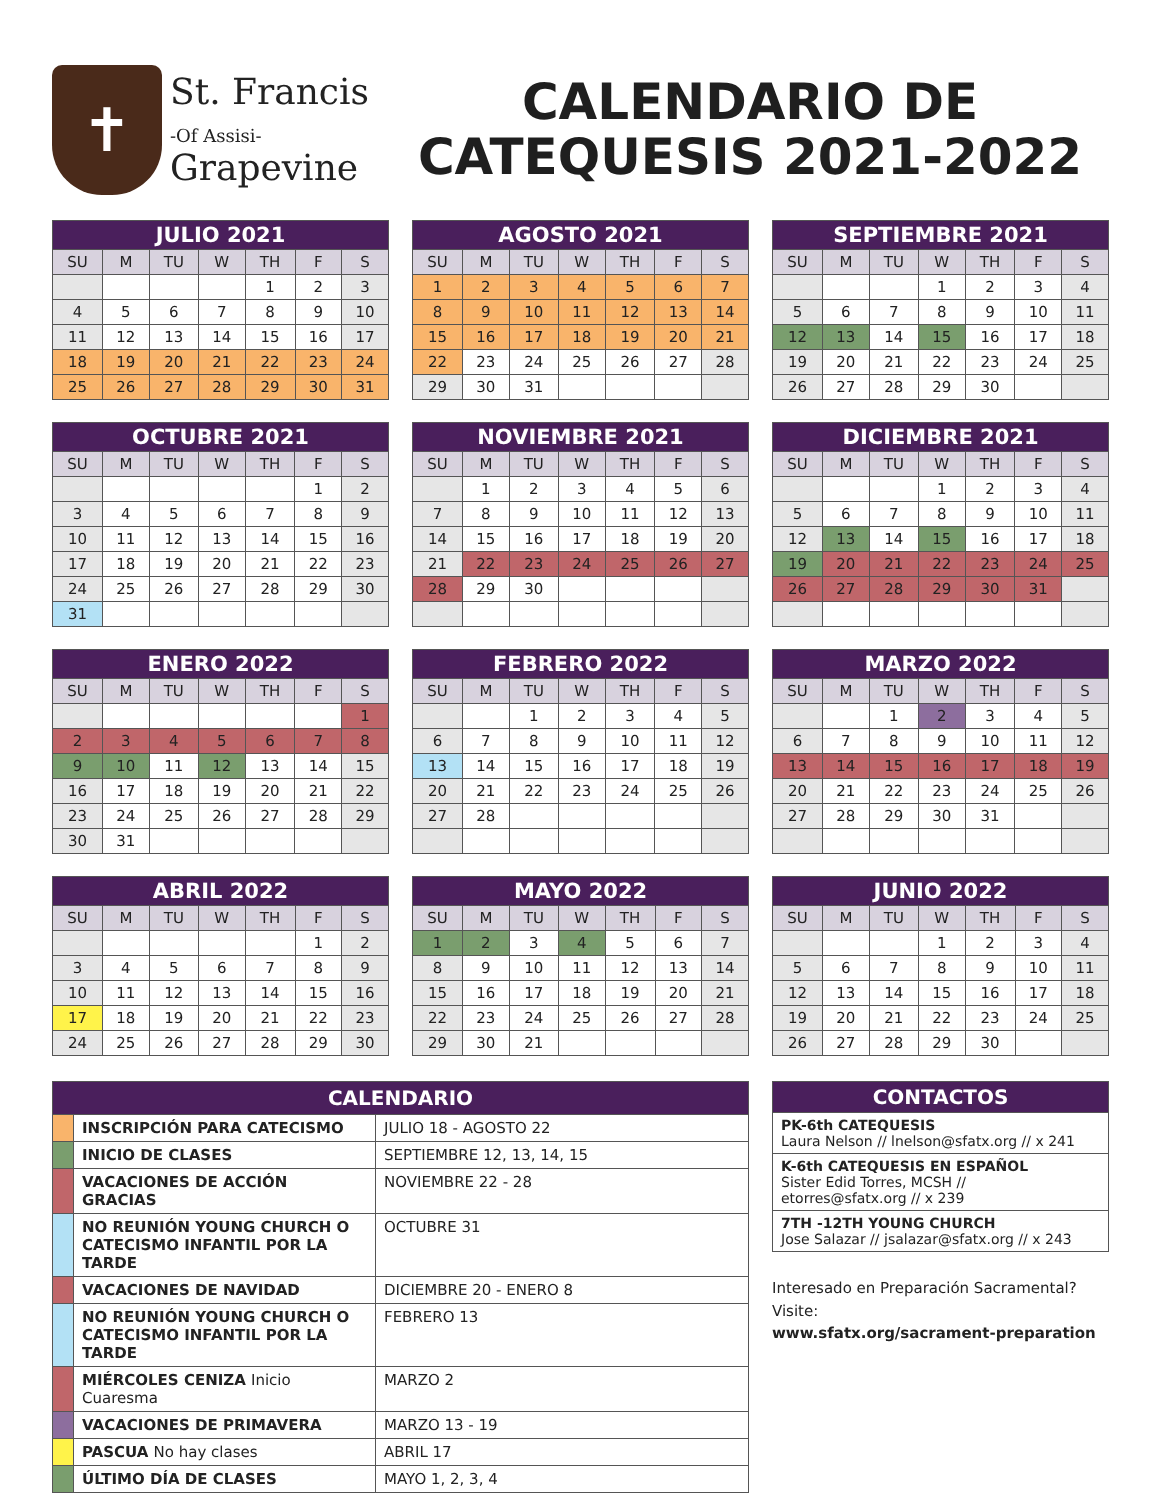✝
St. Francis
-Of Assisi-
Grapevine
CALENDARIO DE
CATEQUESIS 2021-2022
| JULIO 2021 | | | | | | |
| --- | --- | --- | --- | --- | --- | --- |
| SU | M | TU | W | TH | F | S |
| | | | | 1 | 2 | 3 |
| 4 | 5 | 6 | 7 | 8 | 9 | 10 |
| 11 | 12 | 13 | 14 | 15 | 16 | 17 |
| 18 | 19 | 20 | 21 | 22 | 23 | 24 |
| 25 | 26 | 27 | 28 | 29 | 30 | 31 |
| AGOSTO 2021 | | | | | | |
| --- | --- | --- | --- | --- | --- | --- |
| SU | M | TU | W | TH | F | S |
| 1 | 2 | 3 | 4 | 5 | 6 | 7 |
| 8 | 9 | 10 | 11 | 12 | 13 | 14 |
| 15 | 16 | 17 | 18 | 19 | 20 | 21 |
| 22 | 23 | 24 | 25 | 26 | 27 | 28 |
| 29 | 30 | 31 | | | | |
| SEPTIEMBRE 2021 | | | | | | |
| --- | --- | --- | --- | --- | --- | --- |
| SU | M | TU | W | TH | F | S |
| | | | 1 | 2 | 3 | 4 |
| 5 | 6 | 7 | 8 | 9 | 10 | 11 |
| 12 | 13 | 14 | 15 | 16 | 17 | 18 |
| 19 | 20 | 21 | 22 | 23 | 24 | 25 |
| 26 | 27 | 28 | 29 | 30 | | |
| OCTUBRE 2021 | | | | | | |
| --- | --- | --- | --- | --- | --- | --- |
| SU | M | TU | W | TH | F | S |
| | | | | | 1 | 2 |
| 3 | 4 | 5 | 6 | 7 | 8 | 9 |
| 10 | 11 | 12 | 13 | 14 | 15 | 16 |
| 17 | 18 | 19 | 20 | 21 | 22 | 23 |
| 24 | 25 | 26 | 27 | 28 | 29 | 30 |
| 31 | | | | | | |
| NOVIEMBRE 2021 | | | | | | |
| --- | --- | --- | --- | --- | --- | --- |
| SU | M | TU | W | TH | F | S |
| | 1 | 2 | 3 | 4 | 5 | 6 |
| 7 | 8 | 9 | 10 | 11 | 12 | 13 |
| 14 | 15 | 16 | 17 | 18 | 19 | 20 |
| 21 | 22 | 23 | 24 | 25 | 26 | 27 |
| 28 | 29 | 30 | | | | |
| DICIEMBRE 2021 | | | | | | |
| --- | --- | --- | --- | --- | --- | --- |
| SU | M | TU | W | TH | F | S |
| | | | 1 | 2 | 3 | 4 |
| 5 | 6 | 7 | 8 | 9 | 10 | 11 |
| 12 | 13 | 14 | 15 | 16 | 17 | 18 |
| 19 | 20 | 21 | 22 | 23 | 24 | 25 |
| 26 | 27 | 28 | 29 | 30 | 31 | |
| ENERO 2022 | | | | | | |
| --- | --- | --- | --- | --- | --- | --- |
| SU | M | TU | W | TH | F | S |
| | | | | | | 1 |
| 2 | 3 | 4 | 5 | 6 | 7 | 8 |
| 9 | 10 | 11 | 12 | 13 | 14 | 15 |
| 16 | 17 | 18 | 19 | 20 | 21 | 22 |
| 23 | 24 | 25 | 26 | 27 | 28 | 29 |
| 30 | 31 | | | | | |
| FEBRERO 2022 | | | | | | |
| --- | --- | --- | --- | --- | --- | --- |
| SU | M | TU | W | TH | F | S |
| | | 1 | 2 | 3 | 4 | 5 |
| 6 | 7 | 8 | 9 | 10 | 11 | 12 |
| 13 | 14 | 15 | 16 | 17 | 18 | 19 |
| 20 | 21 | 22 | 23 | 24 | 25 | 26 |
| 27 | 28 | | | | | |
| MARZO 2022 | | | | | | |
| --- | --- | --- | --- | --- | --- | --- |
| SU | M | TU | W | TH | F | S |
| | | 1 | 2 | 3 | 4 | 5 |
| 6 | 7 | 8 | 9 | 10 | 11 | 12 |
| 13 | 14 | 15 | 16 | 17 | 18 | 19 |
| 20 | 21 | 22 | 23 | 24 | 25 | 26 |
| 27 | 28 | 29 | 30 | 31 | | |
| ABRIL 2022 | | | | | | |
| --- | --- | --- | --- | --- | --- | --- |
| SU | M | TU | W | TH | F | S |
| | | | | | 1 | 2 |
| 3 | 4 | 5 | 6 | 7 | 8 | 9 |
| 10 | 11 | 12 | 13 | 14 | 15 | 16 |
| 17 | 18 | 19 | 20 | 21 | 22 | 23 |
| 24 | 25 | 26 | 27 | 28 | 29 | 30 |
| MAYO 2022 | | | | | | |
| --- | --- | --- | --- | --- | --- | --- |
| SU | M | TU | W | TH | F | S |
| 1 | 2 | 3 | 4 | 5 | 6 | 7 |
| 8 | 9 | 10 | 11 | 12 | 13 | 14 |
| 15 | 16 | 17 | 18 | 19 | 20 | 21 |
| 22 | 23 | 24 | 25 | 26 | 27 | 28 |
| 29 | 30 | 21 | | | | |
| JUNIO 2022 | | | | | | |
| --- | --- | --- | --- | --- | --- | --- |
| SU | M | TU | W | TH | F | S |
| | | | 1 | 2 | 3 | 4 |
| 5 | 6 | 7 | 8 | 9 | 10 | 11 |
| 12 | 13 | 14 | 15 | 16 | 17 | 18 |
| 19 | 20 | 21 | 22 | 23 | 24 | 25 |
| 26 | 27 | 28 | 29 | 30 | | |
| CALENDARIO | | |
| --- | --- | --- |
| | INSCRIPCIÓN PARA CATECISMO | JULIO 18 - AGOSTO 22 |
| | INICIO DE CLASES | SEPTIEMBRE 12, 13, 14, 15 |
| | VACACIONES DE ACCIÓN GRACIAS | NOVIEMBRE 22 - 28 |
| | NO REUNIÓN YOUNG CHURCH O CATECISMO INFANTIL POR LA TARDE | OCTUBRE 31 |
| | VACACIONES DE NAVIDAD | DICIEMBRE 20 - ENERO 8 |
| | NO REUNIÓN YOUNG CHURCH O CATECISMO INFANTIL POR LA TARDE | FEBRERO 13 |
| | MIÉRCOLES CENIZA Inicio Cuaresma | MARZO 2 |
| | VACACIONES DE PRIMAVERA | MARZO 13 - 19 |
| | PASCUA No hay clases | ABRIL 17 |
| | ÚLTIMO DÍA DE CLASES | MAYO 1, 2, 3, 4 |
| CONTACTOS |
| --- |
| PK-6th CATEQUESIS Laura Nelson // lnelson@sfatx.org // x 241 |
| K-6th CATEQUESIS EN ESPAÑOL Sister Edid Torres, MCSH // etorres@sfatx.org // x 239 |
| 7TH -12TH YOUNG CHURCH Jose Salazar // jsalazar@sfatx.org // x 243 |
Interesado en Preparación Sacramental?
Visite:
www.sfatx.org/sacrament-preparation